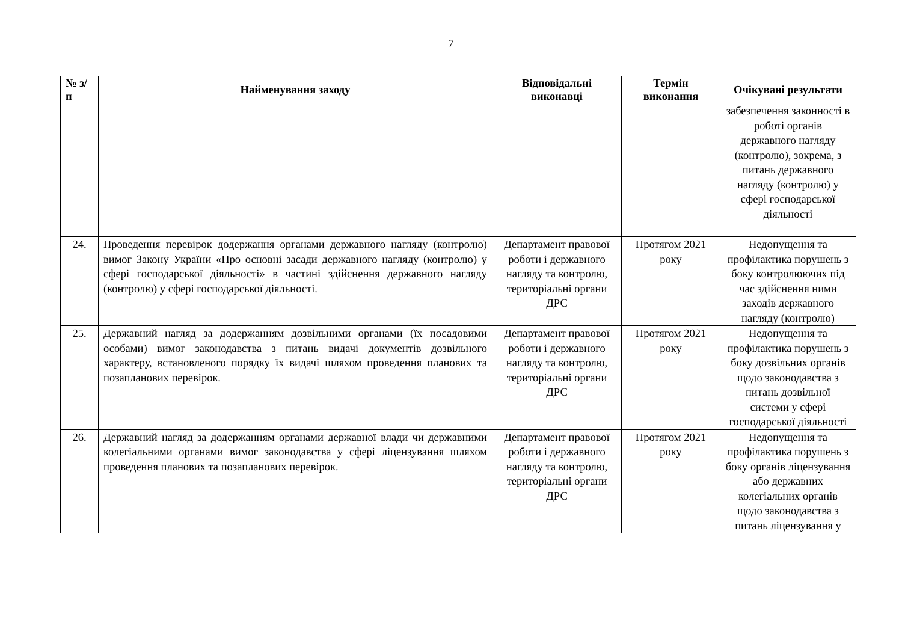7
| № з/п | Найменування заходу | Відповідальні виконавці | Термін виконання | Очікувані результати |
| --- | --- | --- | --- | --- |
| | | | | забезпечення законності в роботі органів державного нагляду (контролю), зокрема, з питань державного нагляду (контролю) у сфері господарської діяльності |
| 24. | Проведення перевірок додержання органами державного нагляду (контролю) вимог Закону України «Про основні засади державного нагляду (контролю) у сфері господарської діяльності» в частині здійснення державного нагляду (контролю) у сфері господарської діяльності. | Департамент правової роботи і державного нагляду та контролю, територіальні органи ДРС | Протягом 2021 року | Недопущення та профілактика порушень з боку контролюючих під час здійснення ними заходів державного нагляду (контролю) |
| 25. | Державний нагляд за додержанням дозвільними органами (їх посадовими особами) вимог законодавства з питань видачі документів дозвільного характеру, встановленого порядку їх видачі шляхом проведення планових та позапланових перевірок. | Департамент правової роботи і державного нагляду та контролю, територіальні органи ДРС | Протягом 2021 року | Недопущення та профілактика порушень з боку дозвільних органів щодо законодавства з питань дозвільної системи у сфері господарської діяльності |
| 26. | Державний нагляд за додержанням органами державної влади чи державними колегіальними органами вимог законодавства у сфері ліцензування шляхом проведення планових та позапланових перевірок. | Департамент правової роботи і державного нагляду та контролю, територіальні органи ДРС | Протягом 2021 року | Недопущення та профілактика порушень з боку органів ліцензування або державних колегіальних органів щодо законодавства з питань ліцензування у |